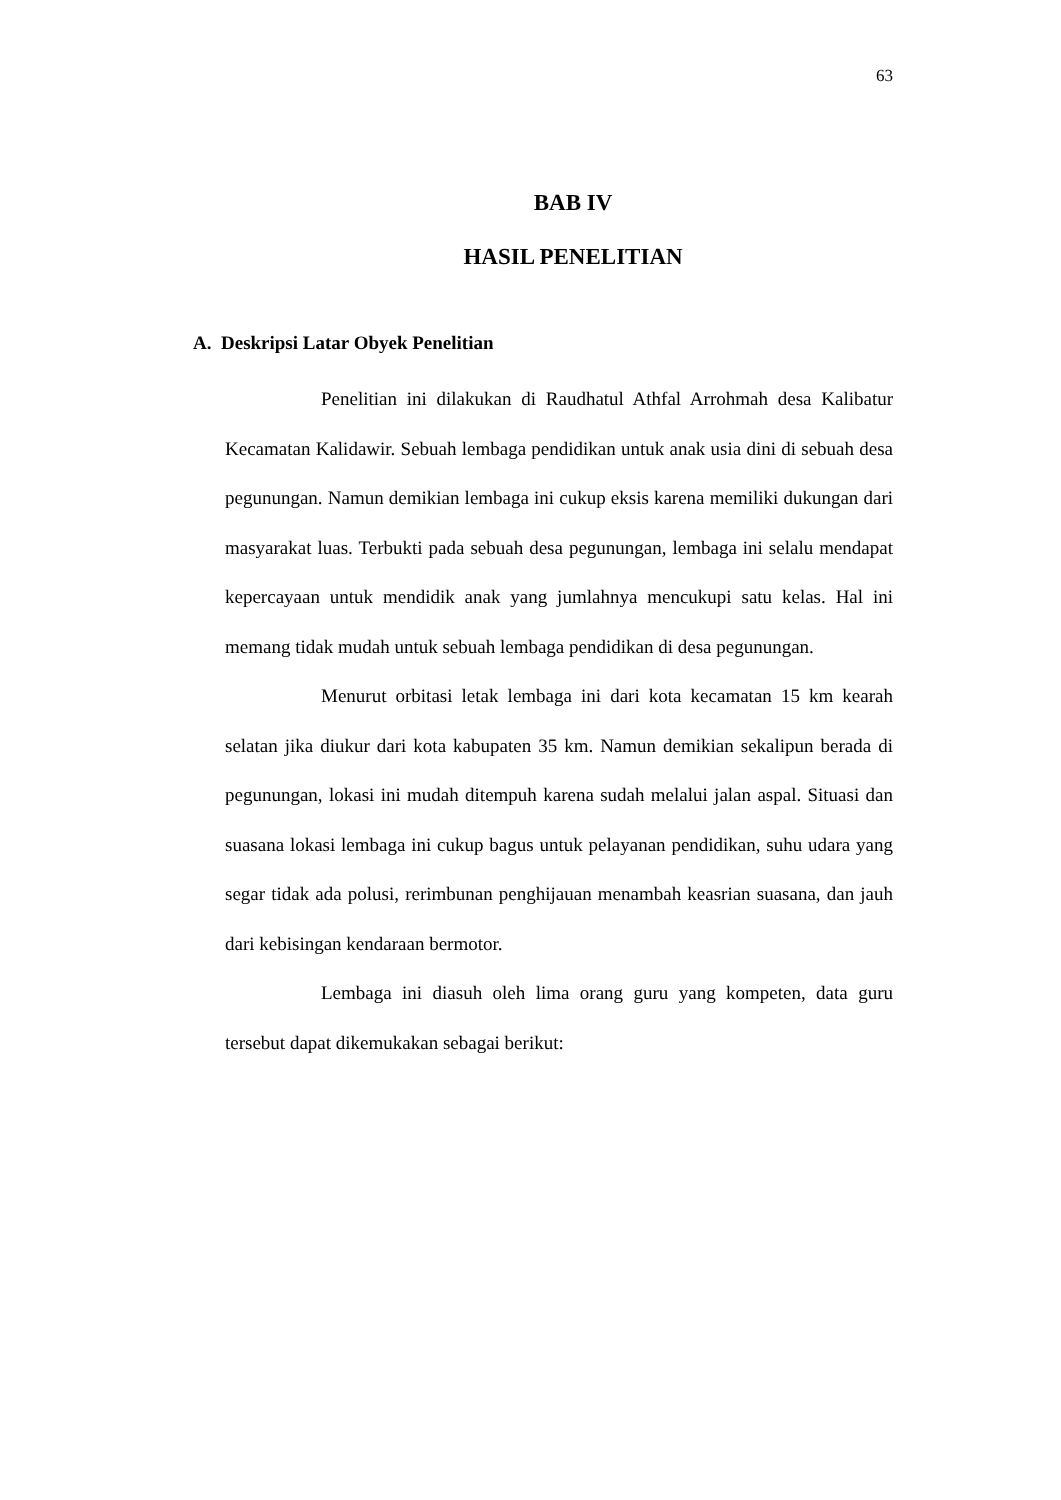63
BAB IV
HASIL PENELITIAN
A. Deskripsi Latar Obyek Penelitian
Penelitian ini dilakukan di Raudhatul Athfal Arrohmah desa Kalibatur Kecamatan Kalidawir. Sebuah lembaga pendidikan untuk anak usia dini di sebuah desa pegunungan. Namun demikian lembaga ini cukup eksis karena memiliki dukungan dari masyarakat luas. Terbukti pada sebuah desa pegunungan, lembaga ini selalu mendapat kepercayaan untuk mendidik anak yang jumlahnya mencukupi satu kelas. Hal ini memang tidak mudah untuk sebuah lembaga pendidikan di desa pegunungan.
Menurut orbitasi letak lembaga ini dari kota kecamatan 15 km kearah selatan jika diukur dari kota kabupaten 35 km. Namun demikian sekalipun berada di pegunungan, lokasi ini mudah ditempuh karena sudah melalui jalan aspal. Situasi dan suasana lokasi lembaga ini cukup bagus untuk pelayanan pendidikan, suhu udara yang segar tidak ada polusi, rerimbunan penghijauan menambah keasrian suasana, dan jauh dari kebisingan kendaraan bermotor.
Lembaga ini diasuh oleh lima orang guru yang kompeten, data guru tersebut dapat dikemukakan sebagai berikut: